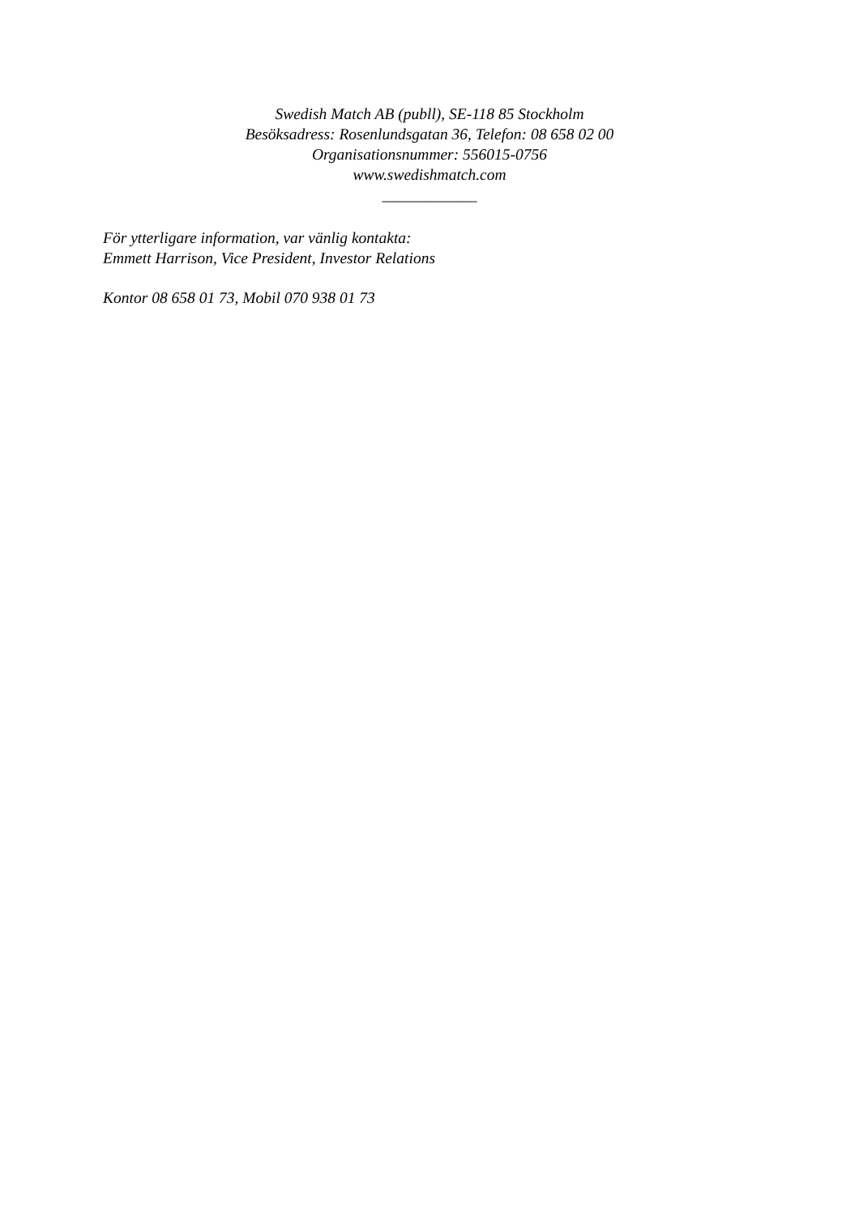Swedish Match AB (publl), SE-118 85 Stockholm
Besöksadress: Rosenlundsgatan 36, Telefon: 08 658 02 00
Organisationsnummer: 556015-0756
www.swedishmatch.com
____________
För ytterligare information, var vänlig kontakta:
Emmett Harrison, Vice President, Investor Relations
Kontor 08 658 01 73, Mobil 070 938 01 73